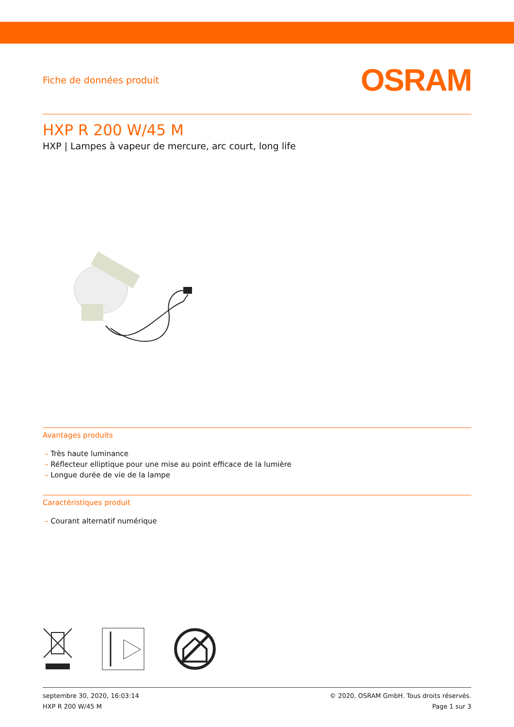Fiche de données produit OSRAM
HXP R 200 W/45 M
HXP | Lampes à vapeur de mercure, arc court, long life
Avantages produits
– Très haute luminance
– Réflecteur elliptique pour une mise au point efficace de la lumière
– Longue durée de vie de la lampe
Caractéristiques produit
– Courant alternatif numérique
septembre 30, 2020, 16:03:14
HXP R 200 W/45 M
© 2020, OSRAM GmbH. Tous droits réservés.
Page 1 sur 3